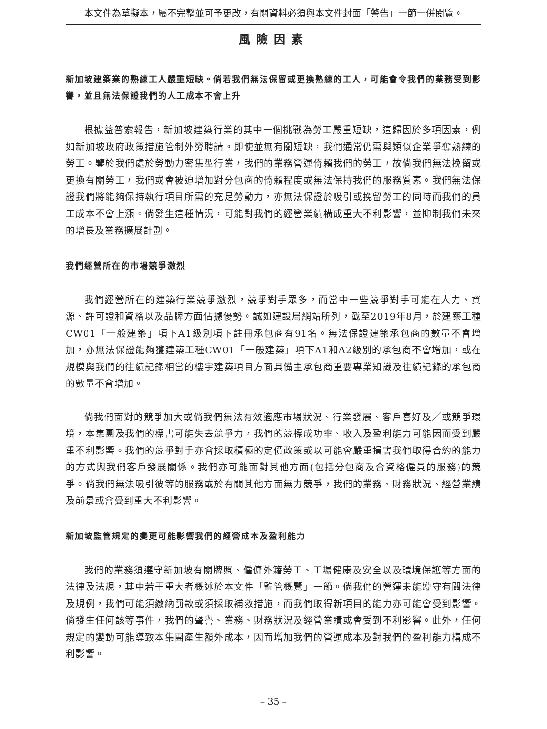本文件為草擬本，屬不完整並可予更改，有關資料必須與本文件封面「警告」一節一併閱覽。
風險因素
新加坡建築業的熟練工人嚴重短缺。倘若我們無法保留或更換熟練的工人，可能會令我們的業務受到影響，並且無法保證我們的人工成本不會上升
根據益普索報告，新加坡建築行業的其中一個挑戰為勞工嚴重短缺，這歸因於多項因素，例如新加坡政府政策措施管制外勞聘請。即使並無有關短缺，我們通常仍需與類似企業爭奪熟練的勞工。鑒於我們處於勞動力密集型行業，我們的業務營運倚賴我們的勞工，故倘我們無法挽留或更換有關勞工，我們或會被迫增加對分包商的倚賴程度或無法保持我們的服務質素。我們無法保證我們將能夠保持執行項目所需的充足勞動力，亦無法保證於吸引或挽留勞工的同時而我們的員工成本不會上漲。倘發生這種情況，可能對我們的經營業績構成重大不利影響，並抑制我們未來的增長及業務擴展計劃。
我們經營所在的市場競爭激烈
我們經營所在的建築行業競爭激烈，競爭對手眾多，而當中一些競爭對手可能在人力、資源、許可證和資格以及品牌方面佔據優勢。誠如建設局網站所列，截至2019年8月，於建築工種CW01「一般建築」項下A1級別項下註冊承包商有91名。無法保證建築承包商的數量不會增加，亦無法保證能夠獲建築工種CW01「一般建築」項下A1和A2級別的承包商不會增加，或在規模與我們的往績記錄相當的樓宇建築項目方面具備主承包商重要專業知識及往績記錄的承包商的數量不會增加。
倘我們面對的競爭加大或倘我們無法有效適應市場狀況、行業發展、客戶喜好及／或競爭環境，本集團及我們的標書可能失去競爭力，我們的競標成功率、收入及盈利能力可能因而受到嚴重不利影響。我們的競爭對手亦會採取積極的定價政策或以可能會嚴重損害我們取得合約的能力的方式與我們客戶發展關係。我們亦可能面對其他方面(包括分包商及合資格僱員的服務)的競爭。倘我們無法吸引彼等的服務或於有關其他方面無力競爭，我們的業務、財務狀況、經營業績及前景或會受到重大不利影響。
新加坡監管規定的變更可能影響我們的經營成本及盈利能力
我們的業務須遵守新加坡有關牌照、僱傭外籍勞工、工場健康及安全以及環境保護等方面的法律及法規，其中若干重大者概述於本文件「監管概覽」一節。倘我們的營運未能遵守有關法律及規例，我們可能須繳納罰款或須採取補救措施，而我們取得新項目的能力亦可能會受到影響。倘發生任何該等事件，我們的聲譽、業務、財務狀況及經營業績或會受到不利影響。此外，任何規定的變動可能導致本集團產生額外成本，因而增加我們的營運成本及對我們的盈利能力構成不利影響。
– 35 –